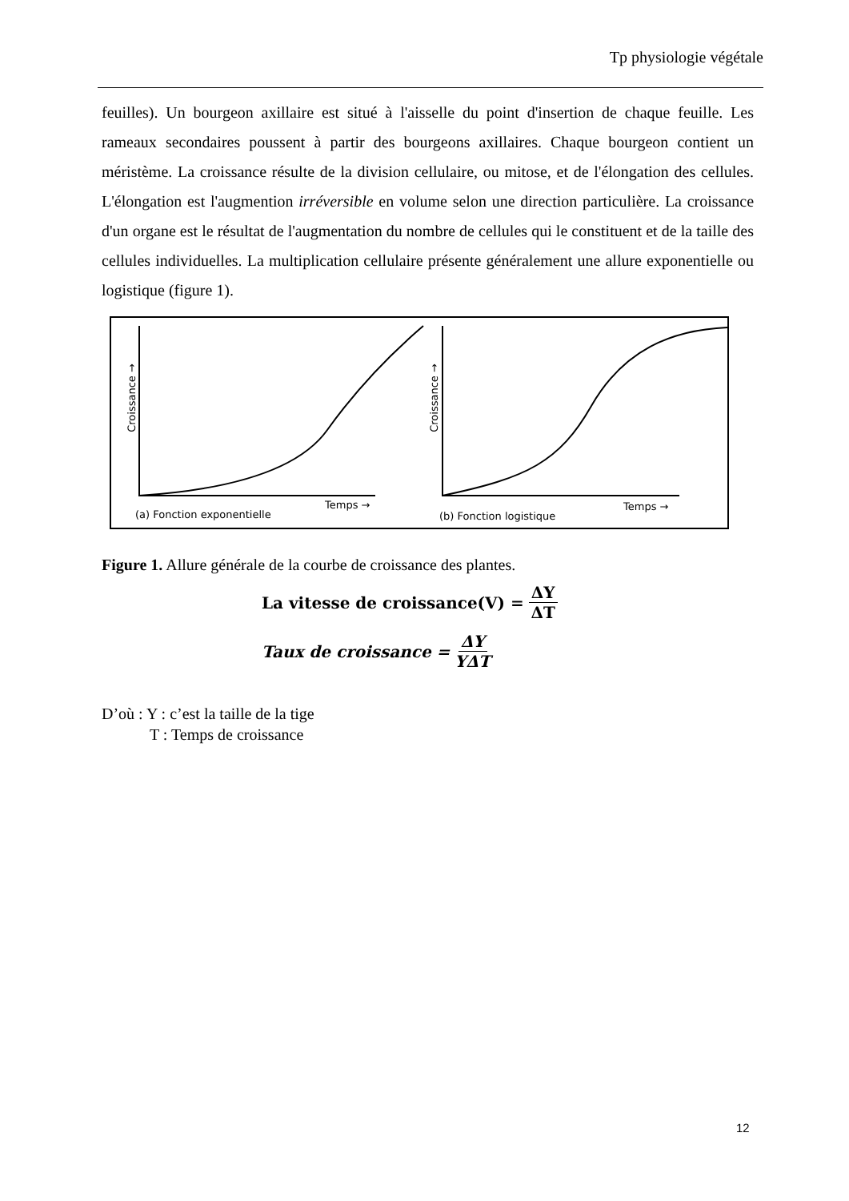Tp physiologie végétale
feuilles). Un bourgeon axillaire est situé à l'aisselle du point d'insertion de chaque feuille. Les rameaux secondaires poussent à partir des bourgeons axillaires. Chaque bourgeon contient un méristème. La croissance résulte de la division cellulaire, ou mitose, et de l'élongation des cellules. L'élongation est l'augmention irréversible en volume selon une direction particulière. La croissance d'un organe est le résultat de l'augmentation du nombre de cellules qui le constituent et de la taille des cellules individuelles. La multiplication cellulaire présente généralement une allure exponentielle ou logistique (figure 1).
Croissance →
Croissance →
Temps →
Temps →
(a) Fonction exponentielle
(b) Fonction logistique
Figure 1. Allure générale de la courbe de croissance des plantes.
La vitesse de croissance(V) = ΔY ΔT
Taux de croissance = ΔY YΔT
D’où : Y : c’est la taille de la tige
T : Temps de croissance
12